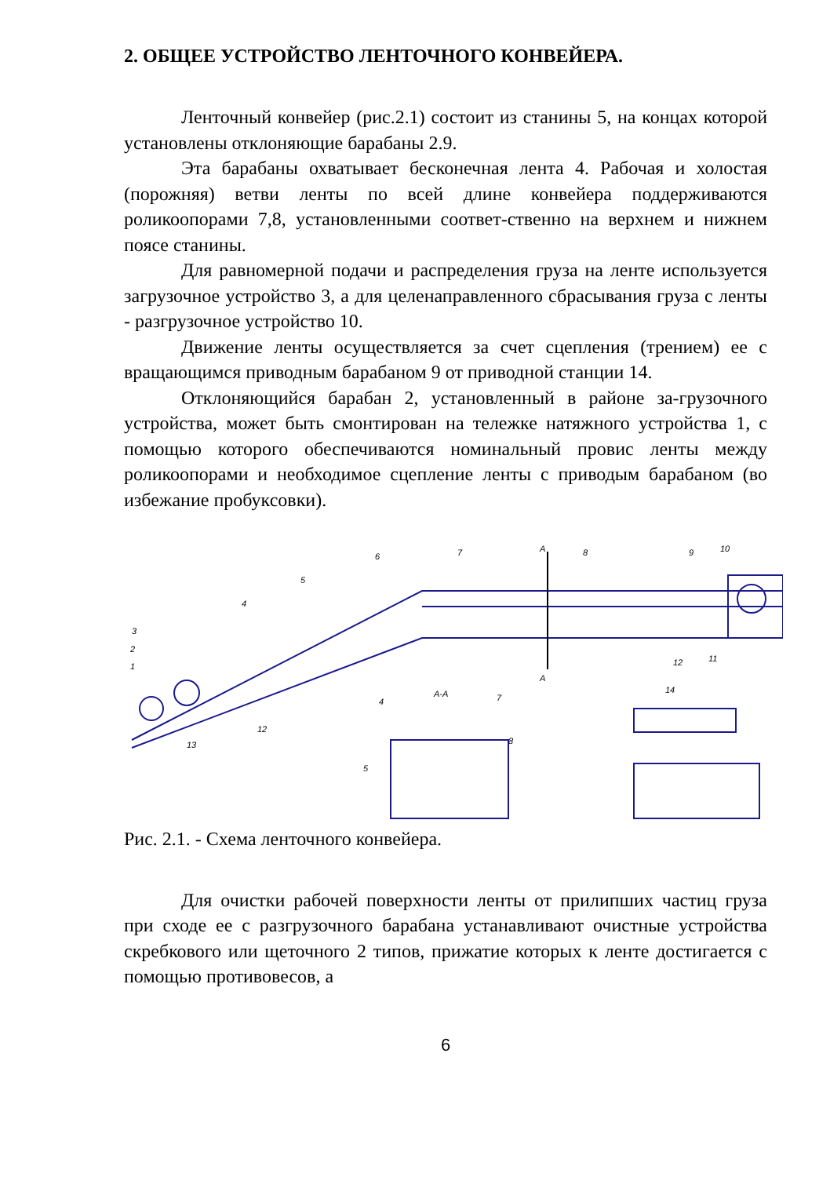2. ОБЩЕЕ УСТРОЙСТВО ЛЕНТОЧНОГО КОНВЕЙЕРА.
Ленточный конвейер (рис.2.1) состоит из станины 5, на концах которой установлены отклоняющие барабаны 2.9.
Эта барабаны охватывает бесконечная лента 4. Рабочая и холостая (порожняя) ветви ленты по всей длине конвейера поддерживаются роликоопорами 7,8, установленными соответ-ственно на верхнем и нижнем поясе станины.
Для равномерной подачи и распределения груза на ленте используется загрузочное устройство 3, а для целенаправленного сбрасывания груза с ленты - разгрузочное устройство 10.
Движение ленты осуществляется за счет сцепления (трением) ее с вращающимся приводным барабаном 9 от приводной станции 14.
Отклоняющийся барабан 2, установленный в районе за-грузочного устройства, может быть смонтирован на тележке натяжного устройства 1, с помощью которого обеспечиваются номинальный провис ленты между роликоопорами и необходимое сцепление ленты с приводым барабаном (во избежание пробуксовки).
3
2
1
13
12
4
5
6
7
А
8
9
10
12
11
А
А-А
4
7
8
5
14
Рис. 2.1. - Схема ленточного конвейера.
Для очистки рабочей поверхности ленты от прилипших частиц груза при сходе ее с разгрузочного барабана устанавливают очистные устройства скребкового или щеточного 2 типов, прижатие которых к ленте достигается с помощью противовесов, а
6